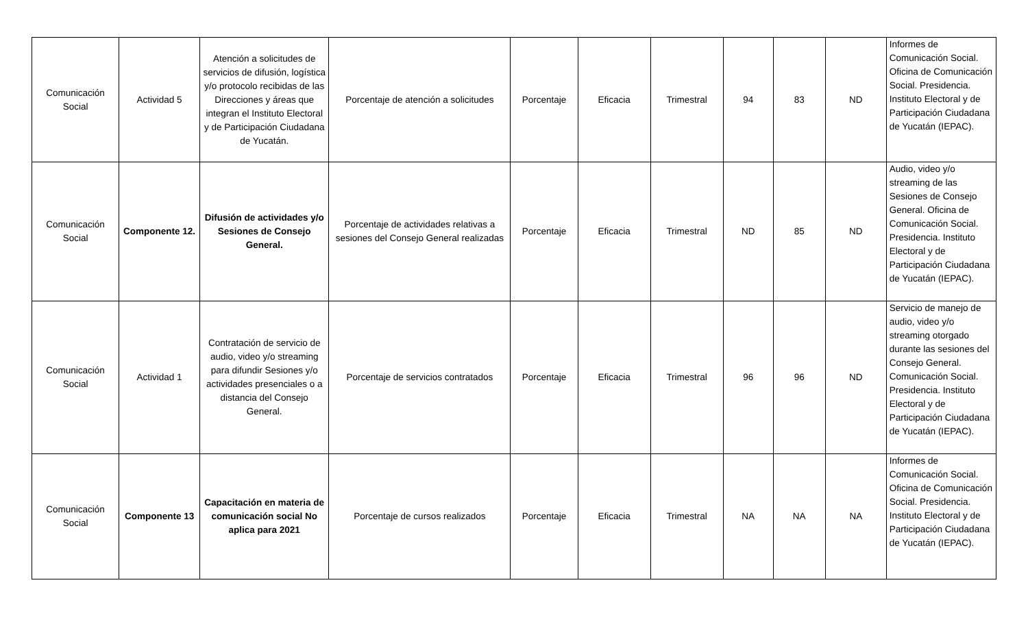| Comunicación Social | Actividad 5 | Atención a solicitudes de servicios de difusión, logística y/o protocolo recibidas de las Direcciones y áreas que integran el Instituto Electoral y de Participación Ciudadana de Yucatán. | Porcentaje de atención a solicitudes | Porcentaje | Eficacia | Trimestral | 94 | 83 | ND | Informes de Comunicación Social. Oficina de Comunicación Social. Presidencia. Instituto Electoral y de Participación Ciudadana de Yucatán (IEPAC). |
| Comunicación Social | Componente 12. | Difusión de actividades y/o Sesiones de Consejo General. | Porcentaje de actividades relativas a sesiones del Consejo General realizadas | Porcentaje | Eficacia | Trimestral | ND | 85 | ND | Audio, video y/o streaming de las Sesiones de Consejo General. Oficina de Comunicación Social. Presidencia. Instituto Electoral y de Participación Ciudadana de Yucatán (IEPAC). |
| Comunicación Social | Actividad 1 | Contratación de servicio de audio, video y/o streaming para difundir Sesiones y/o actividades presenciales o a distancia del Consejo General. | Porcentaje de servicios contratados | Porcentaje | Eficacia | Trimestral | 96 | 96 | ND | Servicio de manejo de audio, video y/o streaming otorgado durante las sesiones del Consejo General. Comunicación Social. Presidencia. Instituto Electoral y de Participación Ciudadana de Yucatán (IEPAC). |
| Comunicación Social | Componente 13 | Capacitación en materia de comunicación social No aplica para 2021 | Porcentaje de cursos realizados | Porcentaje | Eficacia | Trimestral | NA | NA | NA | Informes de Comunicación Social. Oficina de Comunicación Social. Presidencia. Instituto Electoral y de Participación Ciudadana de Yucatán (IEPAC). |